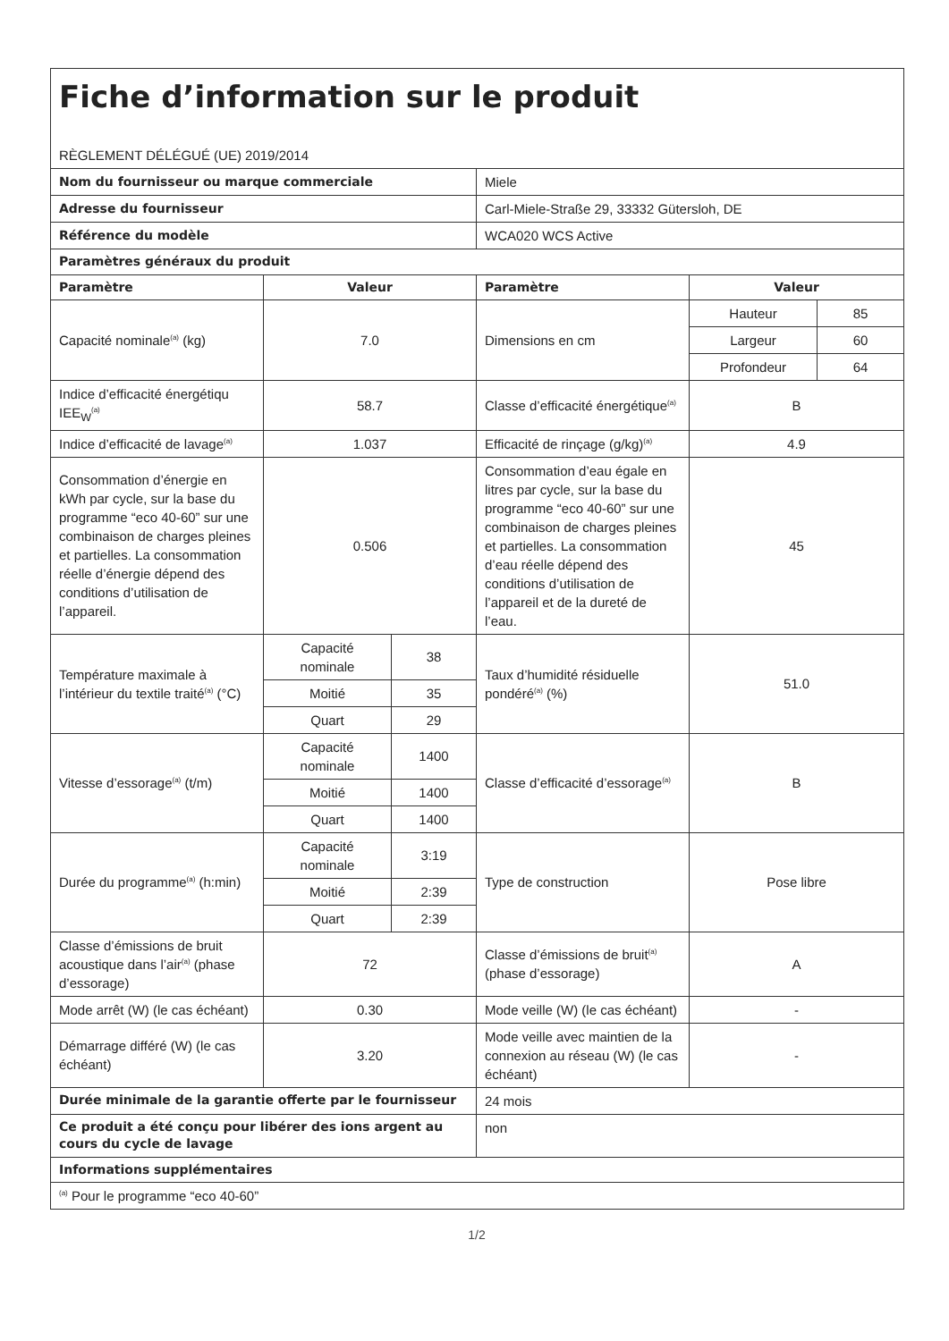| Fiche d’information sur le produit | | | | | |
| RÈGLEMENT DÉLÉGUÉ (UE) 2019/2014 | | | | | |
| Nom du fournisseur ou marque commerciale | | | Miele | | |
| Adresse du fournisseur | | | Carl-Miele-Straße 29, 33332 Gütersloh, DE | | |
| Référence du modèle | | | WCA020 WCS Active | | |
| Paramètres généraux du produit | | | | | |
| Paramètre | Valeur | | Paramètre | Valeur | |
| Capacité nominale<sup>(a)</sup> (kg) | 7.0 | | Dimensions en cm | Hauteur | 85 |
| | | | | Largeur | 60 |
| | | | | Profondeur | 64 |
| Indice d’efficacité énergétiqu IEE<sub>W</sub><sup>(a)</sup> | 58.7 | | Classe d’efficacité énergétique<sup>(a)</sup> | B | |
| Indice d’efficacité de lavage<sup>(a)</sup> | 1.037 | | Efficacité de rinçage (g/kg)<sup>(a)</sup> | 4.9 | |
| Consommation d’énergie en kWh par cycle, sur la base du programme “eco 40-60” sur une combinaison de charges pleines et partielles. La consommation réelle d’énergie dépend des conditions d’utilisation de l’appareil. | 0.506 | | Consommation d’eau égale en litres par cycle, sur la base du programme “eco 40-60” sur une combinaison de charges pleines et partielles. La consommation d’eau réelle dépend des conditions d’utilisation de l’appareil et de la dureté de l’eau. | 45 | |
| Température maximale à l’intérieur du textile traité<sup>(a)</sup> (°C) | Capacité nominale | 38 | Taux d’humidité résiduelle pondéré<sup>(a)</sup> (%) | 51.0 | |
| | Moitié | 35 | | | |
| | Quart | 29 | | | |
| Vitesse d’essorage<sup>(a)</sup> (t/m) | Capacité nominale | 1400 | Classe d’efficacité d’essorage<sup>(a)</sup> | B | |
| | Moitié | 1400 | | | |
| | Quart | 1400 | | | |
| Durée du programme<sup>(a)</sup> (h:min) | Capacité nominale | 3:19 | Type de construction | Pose libre | |
| | Moitié | 2:39 | | | |
| | Quart | 2:39 | | | |
| Classe d’émissions de bruit acoustique dans l’air<sup>(a)</sup> (phase d’essorage) | 72 | | Classe d’émissions de bruit<sup>(a)</sup> (phase d’essorage) | A | |
| Mode arrêt (W) (le cas échéant) | 0.30 | | Mode veille (W) (le cas échéant) | - | |
| Démarrage différé (W) (le cas échéant) | 3.20 | | Mode veille avec maintien de la connexion au réseau (W) (le cas échéant) | - | |
| Durée minimale de la garantie offerte par le fournisseur | | | 24 mois | | |
| Ce produit a été conçu pour libérer des ions argent au cours du cycle de lavage | | | non | | |
| Informations supplémentaires | | | | | |
| <sup>(a)</sup> Pour le programme “eco 40-60” | | | | | |
1/2